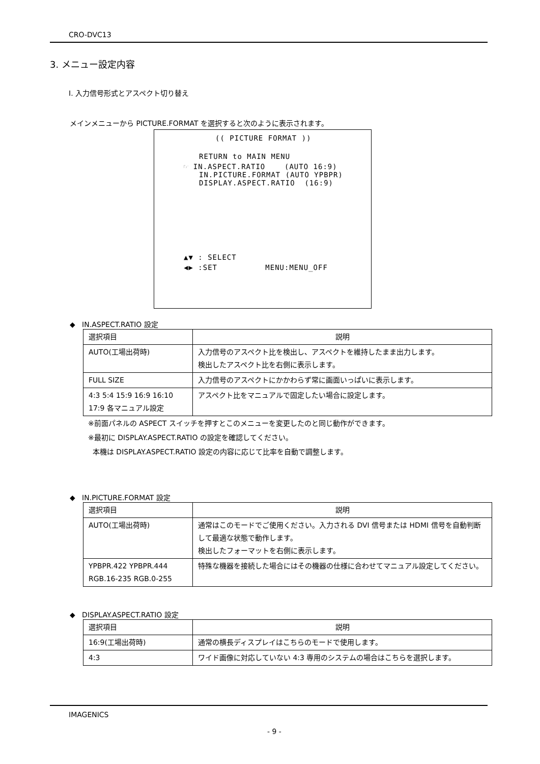CRO-DVC13
3. メニュー設定内容
I. 入力信号形式とアスペクト切り替え
メインメニューから PICTURE.FORMAT を選択すると次のように表示されます。
(( PICTURE FORMAT ))
RETURN to MAIN MENU
☞ IN.ASPECT.RATIO (AUTO 16:9)
IN.PICTURE.FORMAT (AUTO YPBPR)
DISPLAY.ASPECT.RATIO (16:9)
▲▼ : SELECT
◀▶ :SET MENU:MENU_OFF
◆ IN.ASPECT.RATIO 設定
| 選択項目 | 説明 |
| --- | --- |
| AUTO(工場出荷時) | 入力信号のアスペクト比を検出し、アスペクトを維持したまま出力します。 検出したアスペクト比を右側に表示します。 |
| FULL SIZE | 入力信号のアスペクトにかかわらず常に画面いっぱいに表示します。 |
| 4:3 5:4 15:9 16:9 16:10 17:9 各マニュアル設定 | アスペクト比をマニュアルで固定したい場合に設定します。 |
※前面パネルの ASPECT スイッチを押すとこのメニューを変更したのと同じ動作ができます。
※最初に DISPLAY.ASPECT.RATIO の設定を確認してください。
本機は DISPLAY.ASPECT.RATIO 設定の内容に応じて比率を自動で調整します。
◆ IN.PICTURE.FORMAT 設定
| 選択項目 | 説明 |
| --- | --- |
| AUTO(工場出荷時) | 通常はこのモードでご使用ください。入力される DVI 信号または HDMI 信号を自動判断して最適な状態で動作します。 検出したフォーマットを右側に表示します。 |
| YPBPR.422 YPBPR.444 RGB.16-235 RGB.0-255 | 特殊な機器を接続した場合にはその機器の仕様に合わせてマニュアル設定してください。 |
◆ DISPLAY.ASPECT.RATIO 設定
| 選択項目 | 説明 |
| --- | --- |
| 16:9(工場出荷時) | 通常の横長ディスプレイはこちらのモードで使用します。 |
| 4:3 | ワイド画像に対応していない 4:3 専用のシステムの場合はこちらを選択します。 |
IMAGENICS
- 9 -